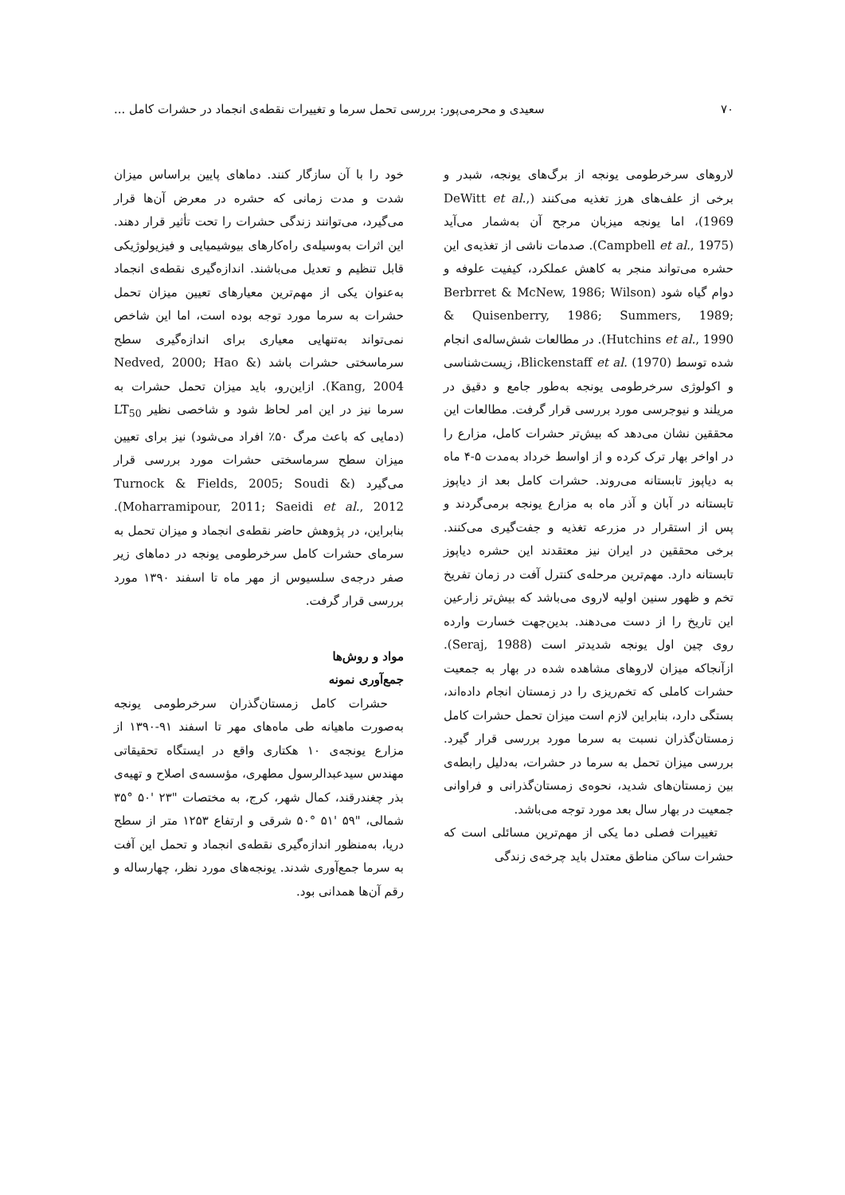۷۰ سعیدی و محرمی‌پور: بررسی تحمل سرما و تغییرات نقطه‌ی انجماد در حشرات کامل ...
لاروهای سرخرطومی یونجه از برگ‌های یونجه، شبدر و برخی از علف‌های هرز تغذیه می‌کنند (DeWitt et al., 1969)، اما یونجه میزبان مرجح آن به‌شمار می‌آید (Campbell et al., 1975). صدمات ناشی از تغذیه‌ی این حشره می‌تواند منجر به کاهش عملکرد، کیفیت علوفه و دوام گیاه شود (Berbrret & McNew, 1986; Wilson & Quisenberry, 1986; Summers, 1989; Hutchins et al., 1990). در مطالعات شش‌ساله‌ی انجام شده توسط Blickenstaff et al. (1970)، زیست‌شناسی و اکولوژی سرخرطومی یونجه به‌طور جامع و دقیق در مریلند و نیوجرسی مورد بررسی قرار گرفت. مطالعات این محققین نشان می‌دهد که بیش‌تر حشرات کامل، مزارع را در اواخر بهار ترک کرده و از اواسط خرداد به‌مدت ۵-۴ ماه به دیاپوز تابستانه می‌روند. حشرات کامل بعد از دیاپوز تابستانه در آبان و آذر ماه به مزارع یونجه برمی‌گردند و پس از استقرار در مزرعه تغذیه و جفت‌گیری می‌کنند. برخی محققین در ایران نیز معتقدند این حشره دیاپوز تابستانه دارد. مهم‌ترین مرحله‌ی کنترل آفت در زمان تفریخ تخم و ظهور سنین اولیه لاروی می‌باشد که بیش‌تر زارعین این تاریخ را از دست می‌دهند. بدین‌جهت خسارت وارده روی چین اول یونجه شدیدتر است (Seraj, 1988). ازآنجاکه میزان لاروهای مشاهده شده در بهار به جمعیت حشرات کاملی که تخم‌ریزی را در زمستان انجام داده‌اند، بستگی دارد، بنابراین لازم است میزان تحمل حشرات کامل زمستان‌گذران نسبت به سرما مورد بررسی قرار گیرد. بررسی میزان تحمل به سرما در حشرات، به‌دلیل رابطه‌ی بین زمستان‌های شدید، نحوه‌ی زمستان‌گذرانی و فراوانی جمعیت در بهار سال بعد مورد توجه می‌باشد.
تغییرات فصلی دما یکی از مهم‌ترین مسائلی است که حشرات ساکن مناطق معتدل باید چرخه‌ی زندگی
خود را با آن سازگار کنند. دماهای پایین براساس میزان شدت و مدت زمانی که حشره در معرض آن‌ها قرار می‌گیرد، می‌توانند زندگی حشرات را تحت تأثیر قرار دهند. این اثرات به‌وسیله‌ی راه‌کارهای بیوشیمیایی و فیزیولوژیکی قابل تنظیم و تعدیل می‌باشند. اندازه‌گیری نقطه‌ی انجماد به‌عنوان یکی از مهم‌ترین معیارهای تعیین میزان تحمل حشرات به سرما مورد توجه بوده است، اما این شاخص نمی‌تواند به‌تنهایی معیاری برای اندازه‌گیری سطح سرماسختی حشرات باشد (Nedved, 2000; Hao & Kang, 2004). ازاین‌رو، باید میزان تحمل حشرات به سرما نیز در این امر لحاظ شود و شاخصی نظیر LT<sub>50</sub> (دمایی که باعث مرگ ۵۰٪ افراد می‌شود) نیز برای تعیین میزان سطح سرماسختی حشرات مورد بررسی قرار می‌گیرد (Turnock & Fields, 2005; Soudi & Moharramipour, 2011; Saeidi et al., 2012). بنابراین، در پژوهش حاضر نقطه‌ی انجماد و میزان تحمل به سرمای حشرات کامل سرخرطومی یونجه در دماهای زیر صفر درجه‌ی سلسیوس از مهر ماه تا اسفند ۱۳۹۰ مورد بررسی قرار گرفت.
مواد و روش‌ها
جمع‌آوری نمونه
حشرات کامل زمستان‌گذران سرخرطومی یونجه به‌صورت ماهیانه طی ماه‌های مهر تا اسفند ۹۱-۱۳۹۰ از مزارع یونجه‌ی ۱۰ هکتاری واقع در ایستگاه تحقیقاتی مهندس سیدعبدالرسول مطهری، مؤسسه‌ی اصلاح و تهیه‌ی بذر چغندرقند، کمال شهر، کرج، به مختصات "۲۳ '۵۰ °۳۵ شمالی، "۵۹ '۵۱ °۵۰ شرقی و ارتفاع ۱۲۵۳ متر از سطح دریا، به‌منظور اندازه‌گیری نقطه‌ی انجماد و تحمل این آفت به سرما جمع‌آوری شدند. یونجه‌های مورد نظر، چهارساله و رقم آن‌ها همدانی بود.